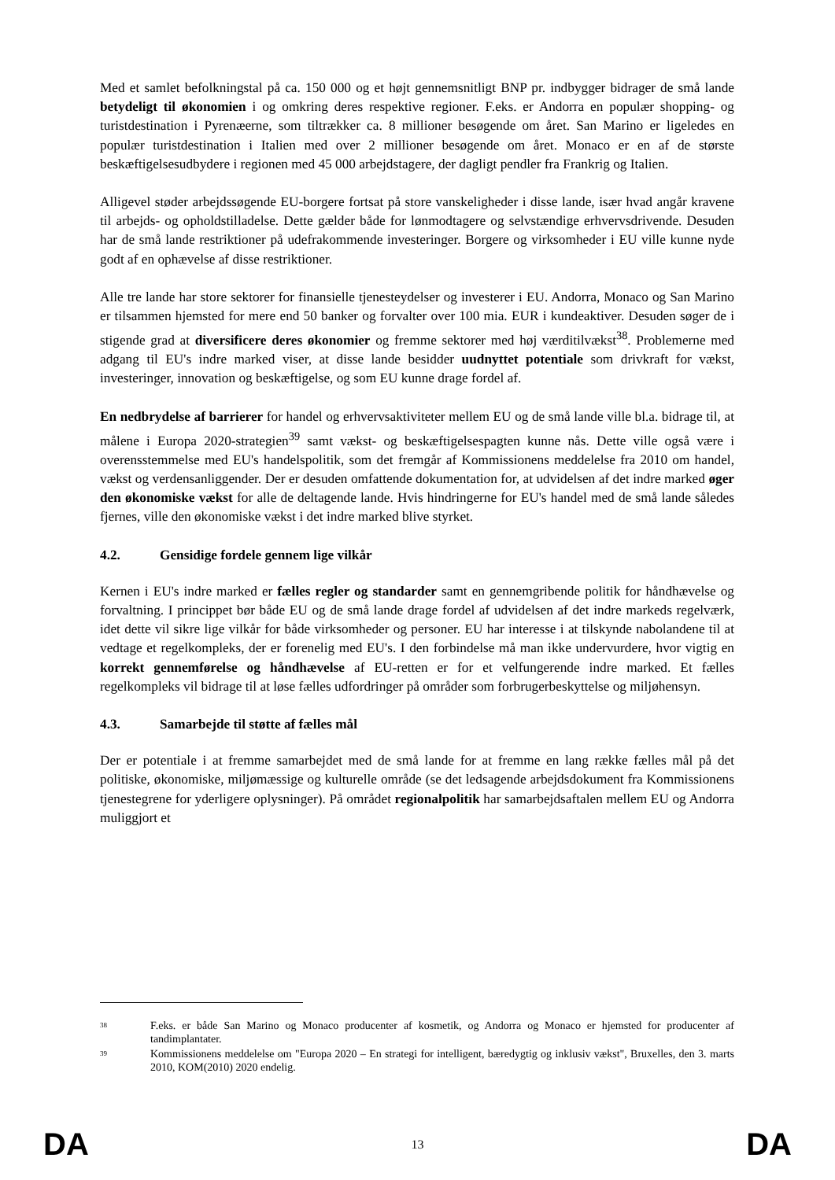Med et samlet befolkningstal på ca. 150 000 og et højt gennemsnitligt BNP pr. indbygger bidrager de små lande betydeligt til økonomien i og omkring deres respektive regioner. F.eks. er Andorra en populær shopping- og turistdestination i Pyrenæerne, som tiltrækker ca. 8 millioner besøgende om året. San Marino er ligeledes en populær turistdestination i Italien med over 2 millioner besøgende om året. Monaco er en af de største beskæftigelsesudbydere i regionen med 45 000 arbejdstagere, der dagligt pendler fra Frankrig og Italien.
Alligevel støder arbejdssøgende EU-borgere fortsat på store vanskeligheder i disse lande, især hvad angår kravene til arbejds- og opholdstilladelse. Dette gælder både for lønmodtagere og selvstændige erhvervsdrivende. Desuden har de små lande restriktioner på udefrakommende investeringer. Borgere og virksomheder i EU ville kunne nyde godt af en ophævelse af disse restriktioner.
Alle tre lande har store sektorer for finansielle tjenesteydelser og investerer i EU. Andorra, Monaco og San Marino er tilsammen hjemsted for mere end 50 banker og forvalter over 100 mia. EUR i kundeaktiver. Desuden søger de i stigende grad at diversificere deres økonomier og fremme sektorer med høj værditilvækst<sup>38</sup>. Problemerne med adgang til EU's indre marked viser, at disse lande besidder uudnyttet potentiale som drivkraft for vækst, investeringer, innovation og beskæftigelse, og som EU kunne drage fordel af.
En nedbrydelse af barrierer for handel og erhvervsaktiviteter mellem EU og de små lande ville bl.a. bidrage til, at målene i Europa 2020-strategien<sup>39</sup> samt vækst- og beskæftigelsespagten kunne nås. Dette ville også være i overensstemmelse med EU's handelspolitik, som det fremgår af Kommissionens meddelelse fra 2010 om handel, vækst og verdensanliggender. Der er desuden omfattende dokumentation for, at udvidelsen af det indre marked øger den økonomiske vækst for alle de deltagende lande. Hvis hindringerne for EU's handel med de små lande således fjernes, ville den økonomiske vækst i det indre marked blive styrket.
4.2. Gensidige fordele gennem lige vilkår
Kernen i EU's indre marked er fælles regler og standarder samt en gennemgribende politik for håndhævelse og forvaltning. I princippet bør både EU og de små lande drage fordel af udvidelsen af det indre markeds regelværk, idet dette vil sikre lige vilkår for både virksomheder og personer. EU har interesse i at tilskynde nabolandene til at vedtage et regelkompleks, der er forenelig med EU's. I den forbindelse må man ikke undervurdere, hvor vigtig en korrekt gennemførelse og håndhævelse af EU-retten er for et velfungerende indre marked. Et fælles regelkompleks vil bidrage til at løse fælles udfordringer på områder som forbrugerbeskyttelse og miljøhensyn.
4.3. Samarbejde til støtte af fælles mål
Der er potentiale i at fremme samarbejdet med de små lande for at fremme en lang række fælles mål på det politiske, økonomiske, miljømæssige og kulturelle område (se det ledsagende arbejdsdokument fra Kommissionens tjenestegrene for yderligere oplysninger). På området regionalpolitik har samarbejdsaftalen mellem EU og Andorra muliggjort et
<sup>38</sup> F.eks. er både San Marino og Monaco producenter af kosmetik, og Andorra og Monaco er hjemsted for producenter af tandimplantater.
<sup>39</sup> Kommissionens meddelelse om "Europa 2020 – En strategi for intelligent, bæredygtig og inklusiv vækst", Bruxelles, den 3. marts 2010, KOM(2010) 2020 endelig.
DA 13 DA